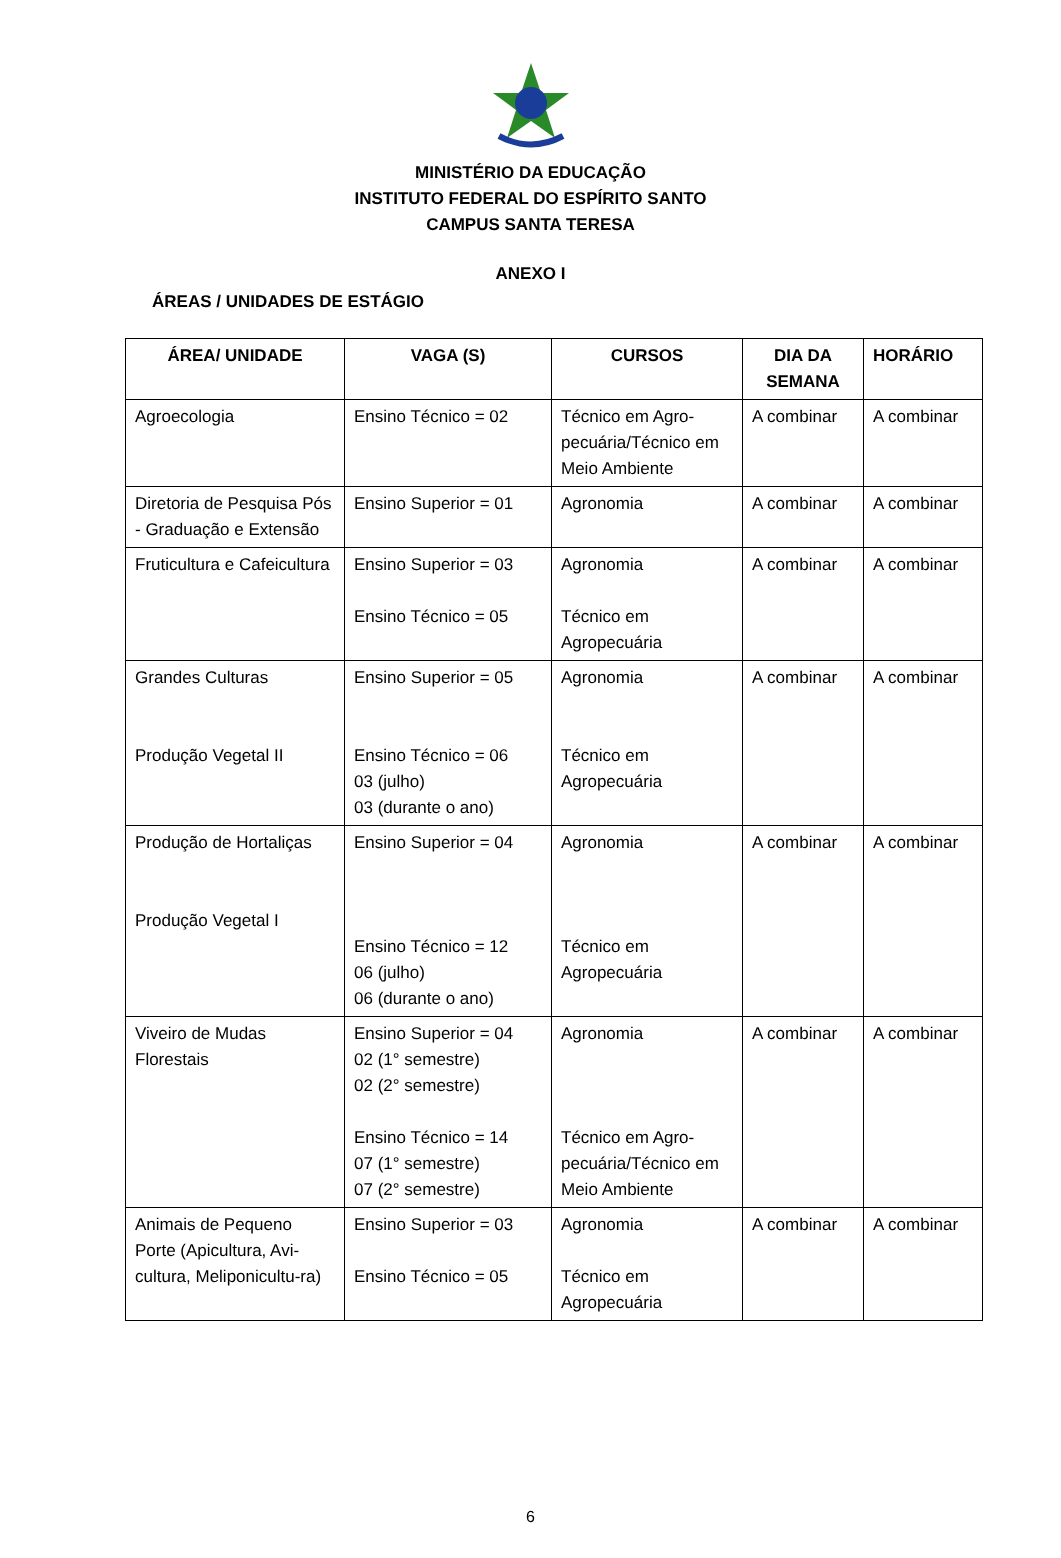MINISTÉRIO DA EDUCAÇÃO
INSTITUTO FEDERAL DO ESPÍRITO SANTO
CAMPUS SANTA TERESA
ANEXO I
ÁREAS / UNIDADES DE ESTÁGIO
| ÁREA/ UNIDADE | VAGA (S) | CURSOS | DIA DA SEMANA | HORÁRIO |
| --- | --- | --- | --- | --- |
| Agroecologia | Ensino Técnico = 02 | Técnico em Agro-pecuária/Técnico em Meio Ambiente | A combinar | A combinar |
| Diretoria de Pesquisa Pós - Graduação e Extensão | Ensino Superior = 01 | Agronomia | A combinar | A combinar |
| Fruticultura e Cafeicultura | Ensino Superior = 03 Ensino Técnico = 05 | Agronomia Técnico em Agropecuária | A combinar | A combinar |
| Grandes Culturas Produção Vegetal II | Ensino Superior = 05 Ensino Técnico = 06 03 (julho) 03 (durante o ano) | Agronomia Técnico em Agropecuária | A combinar | A combinar |
| Produção de Hortaliças Produção Vegetal I | Ensino Superior = 04 Ensino Técnico = 12 06 (julho) 06 (durante o ano) | Agronomia Técnico em Agropecuária | A combinar | A combinar |
| Viveiro de Mudas Florestais | Ensino Superior = 04 02 (1° semestre) 02 (2° semestre) Ensino Técnico = 14 07 (1° semestre) 07 (2° semestre) | Agronomia Técnico em Agro-pecuária/Técnico em Meio Ambiente | A combinar | A combinar |
| Animais de Pequeno Porte (Apicultura, Avi-cultura, Meliponicultu-ra) | Ensino Superior = 03 Ensino Técnico = 05 | Agronomia Técnico em Agropecuária | A combinar | A combinar |
6